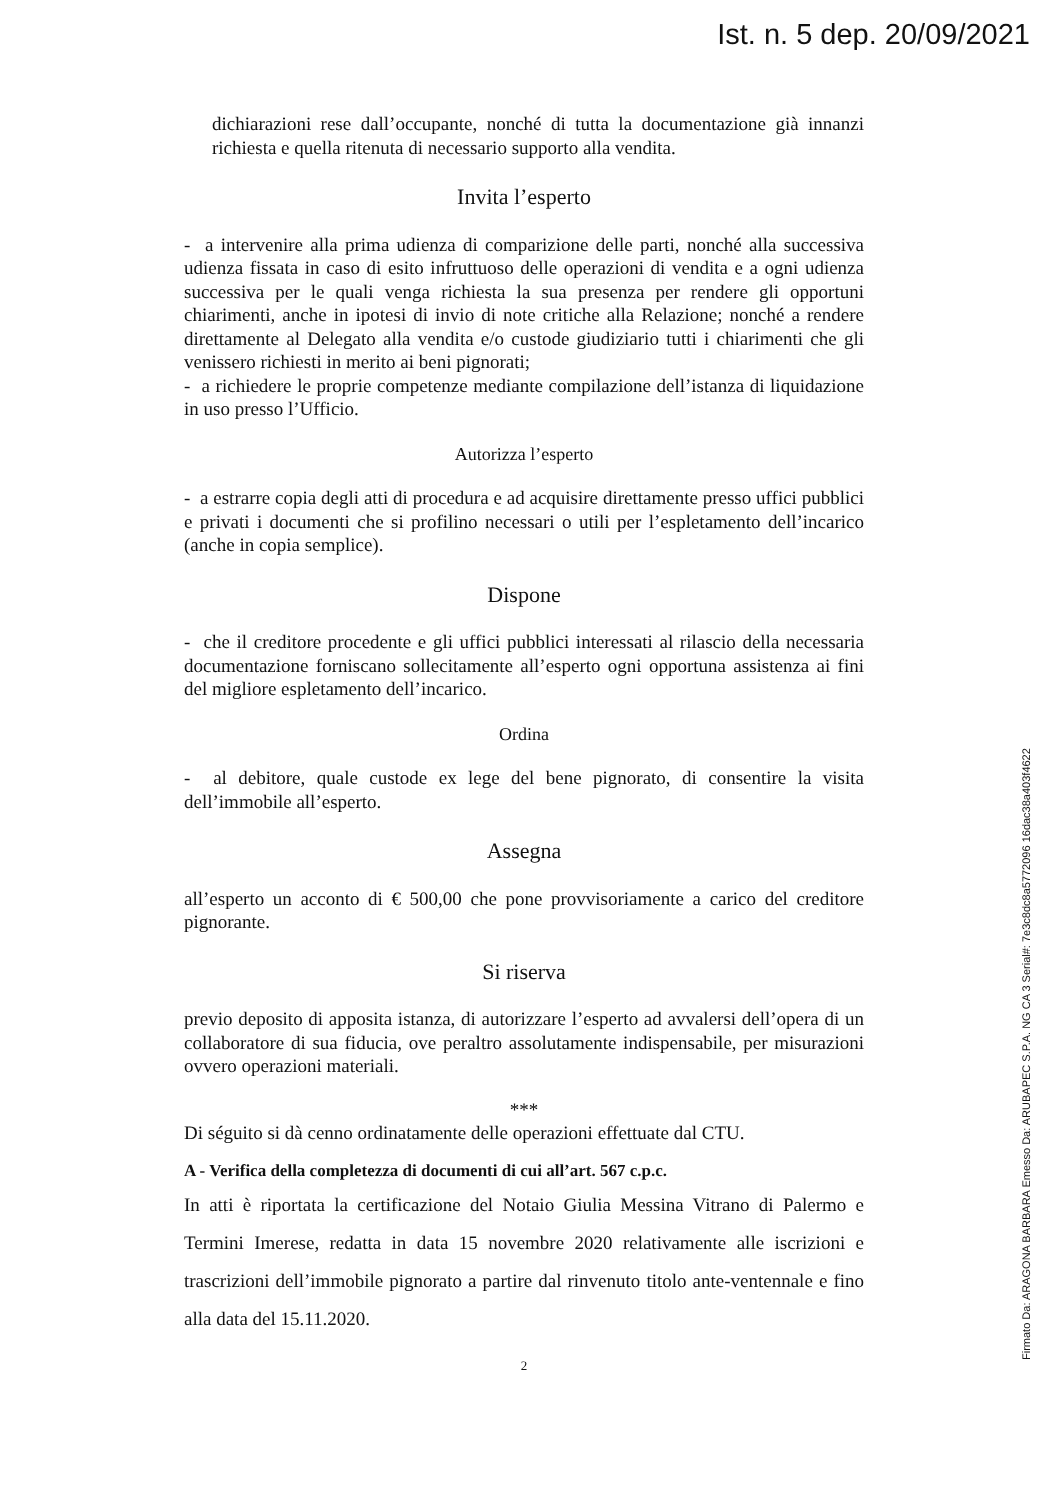Ist. n. 5 dep. 20/09/2021
dichiarazioni rese dall’occupante, nonché di tutta la documentazione già innanzi richiesta e quella ritenuta di necessario supporto alla vendita.
Invita l’esperto
- a intervenire alla prima udienza di comparizione delle parti, nonché alla successiva udienza fissata in caso di esito infruttuoso delle operazioni di vendita e a ogni udienza successiva per le quali venga richiesta la sua presenza per rendere gli opportuni chiarimenti, anche in ipotesi di invio di note critiche alla Relazione; nonché a rendere direttamente al Delegato alla vendita e/o custode giudiziario tutti i chiarimenti che gli venissero richiesti in merito ai beni pignorati;
- a richiedere le proprie competenze mediante compilazione dell’istanza di liquidazione in uso presso l’Ufficio.
Autorizza l’esperto
- a estrarre copia degli atti di procedura e ad acquisire direttamente presso uffici pubblici e privati i documenti che si profilino necessari o utili per l’espletamento dell’incarico (anche in copia semplice).
Dispone
- che il creditore procedente e gli uffici pubblici interessati al rilascio della necessaria documentazione forniscano sollecitamente all’esperto ogni opportuna assistenza ai fini del migliore espletamento dell’incarico.
Ordina
- al debitore, quale custode ex lege del bene pignorato, di consentire la visita dell’immobile all’esperto.
Assegna
all’esperto un acconto di € 500,00 che pone provvisoriamente a carico del creditore pignorante.
Si riserva
previo deposito di apposita istanza, di autorizzare l’esperto ad avvalersi dell’opera di un collaboratore di sua fiducia, ove peraltro assolutamente indispensabile, per misurazioni ovvero operazioni materiali.
***
Di séguito si dà cenno ordinatamente delle operazioni effettuate dal CTU.
A - Verifica della completezza di documenti di cui all’art. 567 c.p.c.
In atti è riportata la certificazione del Notaio Giulia Messina Vitrano di Palermo e Termini Imerese, redatta in data 15 novembre 2020 relativamente alle iscrizioni e trascrizioni dell’immobile pignorato a partire dal rinvenuto titolo ante-ventennale e fino alla data del 15.11.2020.
2
Firmato Da: ARAGONA BARBARA Emesso Da: ARUBAPEC S.P.A. NG CA 3 Serial#: 7e3c8dc8a5772096 16dac38a403f4622